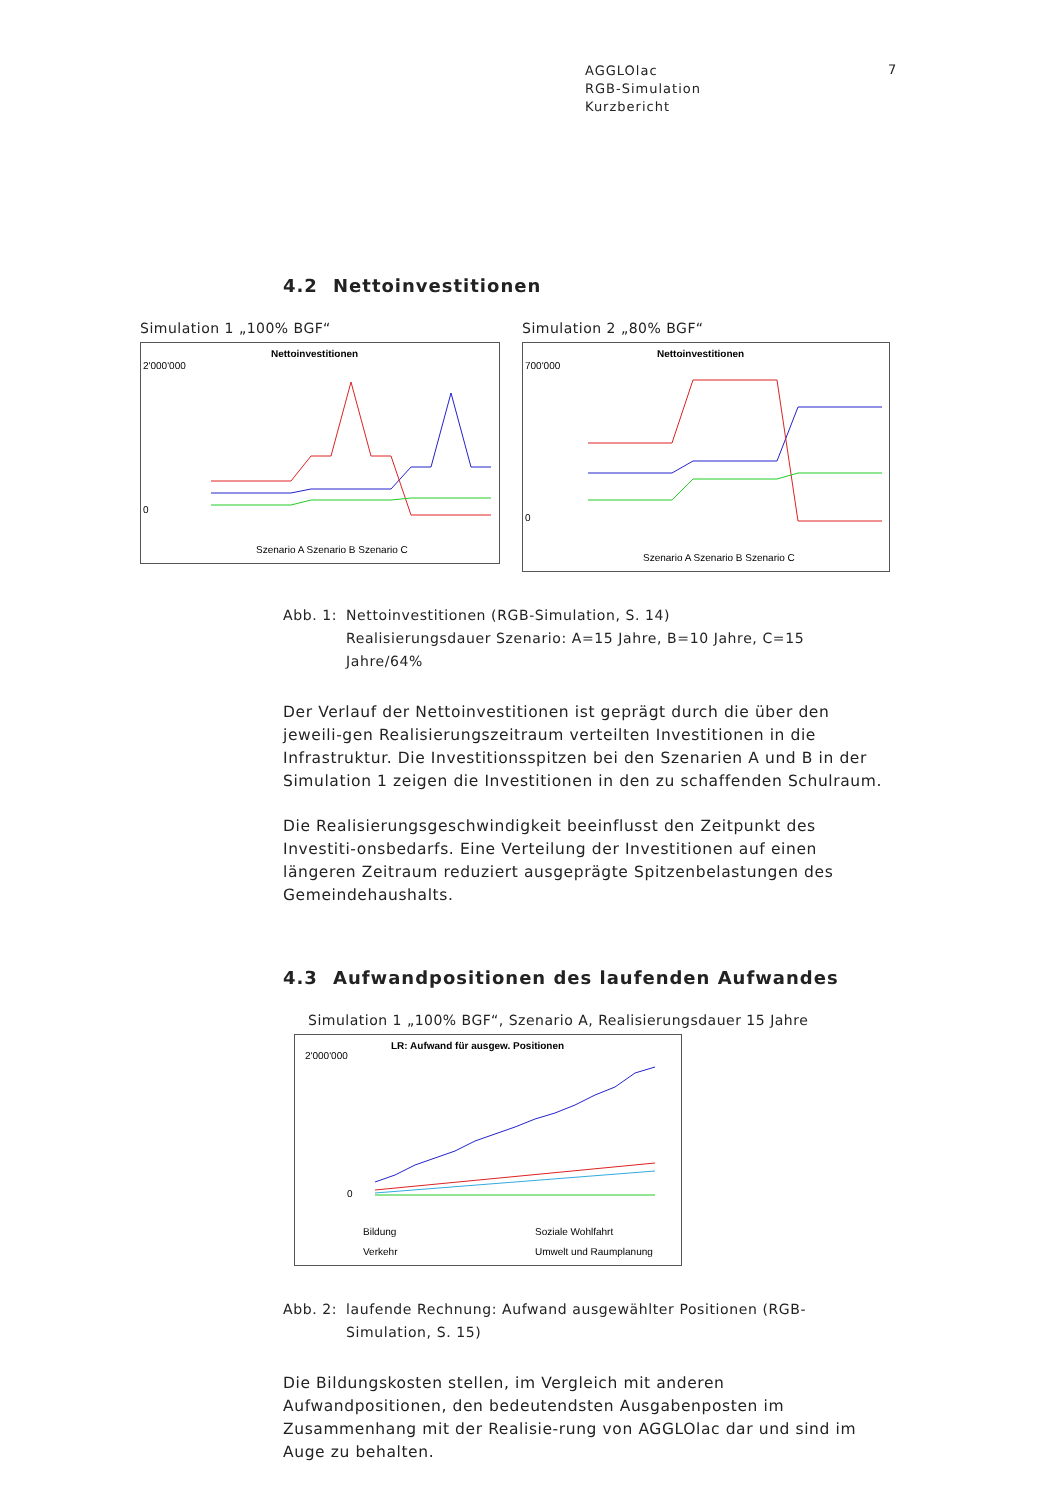AGGLOlac
RGB-Simulation
Kurzbericht
7
4.2 Nettoinvestitionen
Simulation 1 „100% BGF“
Nettoinvestitionen
2'000'000
0
Szenario A Szenario B Szenario C
Simulation 2 „80% BGF“
Nettoinvestitionen
700'000
0
Szenario A Szenario B Szenario C
Abb. 1:
Nettoinvestitionen (RGB-Simulation, S. 14)
Realisierungsdauer Szenario: A=15 Jahre, B=10 Jahre, C=15 Jahre/64%
Der Verlauf der Nettoinvestitionen ist geprägt durch die über den jeweili-gen Realisierungszeitraum verteilten Investitionen in die Infrastruktur. Die Investitionsspitzen bei den Szenarien A und B in der Simulation 1 zeigen die Investitionen in den zu schaffenden Schulraum.
Die Realisierungsgeschwindigkeit beeinflusst den Zeitpunkt des Investiti-onsbedarfs. Eine Verteilung der Investitionen auf einen längeren Zeitraum reduziert ausgeprägte Spitzenbelastungen des Gemeindehaushalts.
4.3 Aufwandpositionen des laufenden Aufwandes
Simulation 1 „100% BGF“, Szenario A, Realisierungsdauer 15 Jahre
LR: Aufwand für ausgew. Positionen
2'000'000
0
Bildung
Soziale Wohlfahrt
Verkehr
Umwelt und Raumplanung
Abb. 2:
laufende Rechnung: Aufwand ausgewählter Positionen (RGB-Simulation, S. 15)
Die Bildungskosten stellen, im Vergleich mit anderen Aufwandpositionen, den bedeutendsten Ausgabenposten im Zusammenhang mit der Realisie-rung von AGGLOlac dar und sind im Auge zu behalten.